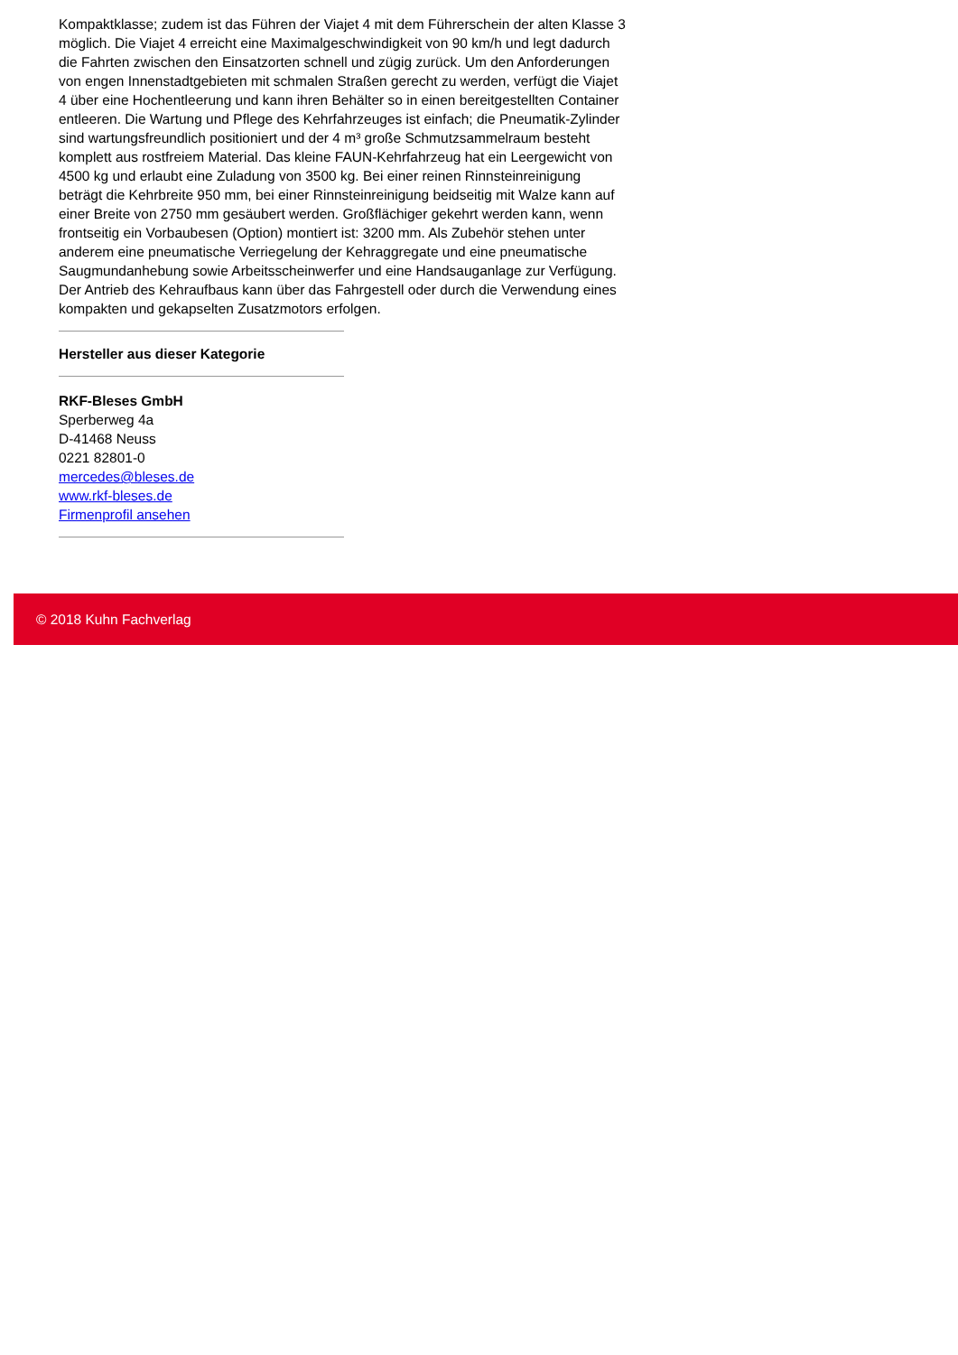Kompaktklasse; zudem ist das Führen der Viajet 4 mit dem Führerschein der alten Klasse 3 möglich. Die Viajet 4 erreicht eine Maximalgeschwindigkeit von 90 km/h und legt dadurch die Fahrten zwischen den Einsatzorten schnell und zügig zurück. Um den Anforderungen von engen Innenstadtgebieten mit schmalen Straßen gerecht zu werden, verfügt die Viajet 4 über eine Hochentleerung und kann ihren Behälter so in einen bereitgestellten Container entleeren. Die Wartung und Pflege des Kehrfahrzeuges ist einfach; die Pneumatik-Zylinder sind wartungsfreundlich positioniert und der 4 m³ große Schmutzsammelraum besteht komplett aus rostfreiem Material. Das kleine FAUN-Kehrfahrzeug hat ein Leergewicht von 4500 kg und erlaubt eine Zuladung von 3500 kg. Bei einer reinen Rinnsteinreinigung beträgt die Kehrbreite 950 mm, bei einer Rinnsteinreinigung beidseitig mit Walze kann auf einer Breite von 2750 mm gesäubert werden. Großflächiger gekehrt werden kann, wenn frontseitig ein Vorbaubesen (Option) montiert ist: 3200 mm. Als Zubehör stehen unter anderem eine pneumatische Verriegelung der Kehraggregate und eine pneumatische Saugmundanhebung sowie Arbeitsscheinwerfer und eine Handsauganlage zur Verfügung. Der Antrieb des Kehraufbaus kann über das Fahrgestell oder durch die Verwendung eines kompakten und gekapselten Zusatzmotors erfolgen.
Hersteller aus dieser Kategorie
RKF-Bleses GmbH
Sperberweg 4a
D-41468 Neuss
0221 82801-0
mercedes@bleses.de
www.rkf-bleses.de
Firmenprofil ansehen
© 2018 Kuhn Fachverlag